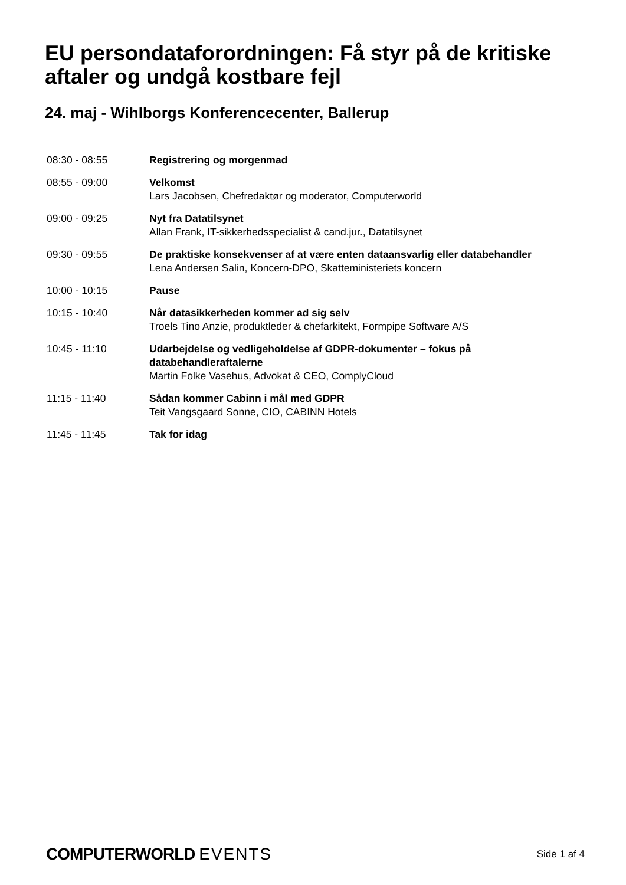EU persondataforordningen: Få styr på de kritiske aftaler og undgå kostbare fejl
24. maj - Wihlborgs Konferencecenter, Ballerup
| 08:30 - 08:55 | Registrering og morgenmad |
| 08:55 - 09:00 | Velkomst Lars Jacobsen, Chefredaktør og moderator, Computerworld |
| 09:00 - 09:25 | Nyt fra Datatilsynet Allan Frank, IT-sikkerhedsspecialist & cand.jur., Datatilsynet |
| 09:30 - 09:55 | De praktiske konsekvenser af at være enten dataansvarlig eller databehandler Lena Andersen Salin, Koncern-DPO, Skatteministeriets koncern |
| 10:00 - 10:15 | Pause |
| 10:15 - 10:40 | Når datasikkerheden kommer ad sig selv Troels Tino Anzie, produktleder & chefarkitekt, Formpipe Software A/S |
| 10:45 - 11:10 | Udarbejdelse og vedligeholdelse af GDPR-dokumenter – fokus på databehandleraftalerne Martin Folke Vasehus, Advokat & CEO, ComplyCloud |
| 11:15 - 11:40 | Sådan kommer Cabinn i mål med GDPR Teit Vangsgaard Sonne, CIO, CABINN Hotels |
| 11:45 - 11:45 | Tak for idag |
COMPUTERWORLD EVENTS
Side 1 af 4